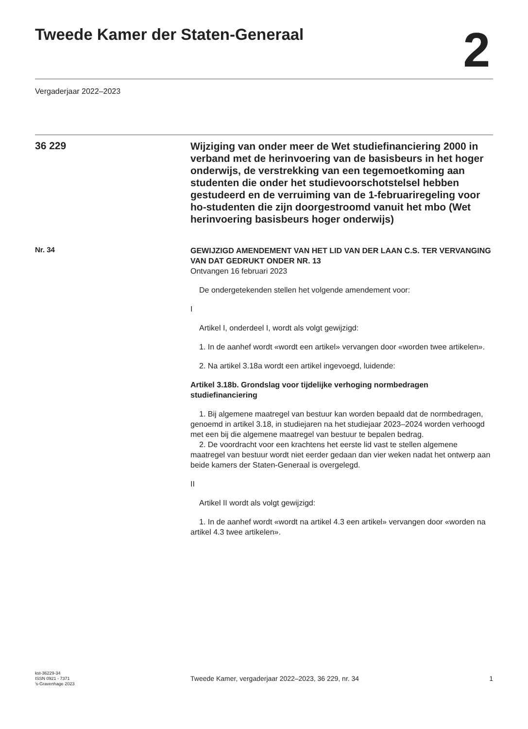Tweede Kamer der Staten-Generaal
2
Vergaderjaar 2022–2023
36 229
Wijziging van onder meer de Wet studiefinanciering 2000 in verband met de herinvoering van de basisbeurs in het hoger onderwijs, de verstrekking van een tegemoetkoming aan studenten die onder het studievoorschotstelsel hebben gestudeerd en de verruiming van de 1-februariregeling voor ho-studenten die zijn doorgestroomd vanuit het mbo (Wet herinvoering basisbeurs hoger onderwijs)
Nr. 34
GEWIJZIGD AMENDEMENT VAN HET LID VAN DER LAAN C.S. TER VERVANGING VAN DAT GEDRUKT ONDER NR. 13
Ontvangen 16 februari 2023
De ondergetekenden stellen het volgende amendement voor:
I
Artikel I, onderdeel I, wordt als volgt gewijzigd:
1. In de aanhef wordt «wordt een artikel» vervangen door «worden twee artikelen».
2. Na artikel 3.18a wordt een artikel ingevoegd, luidende:
Artikel 3.18b. Grondslag voor tijdelijke verhoging normbedragen studiefinanciering
1. Bij algemene maatregel van bestuur kan worden bepaald dat de normbedragen, genoemd in artikel 3.18, in studiejaren na het studiejaar 2023–2024 worden verhoogd met een bij die algemene maatregel van bestuur te bepalen bedrag.
2. De voordracht voor een krachtens het eerste lid vast te stellen algemene maatregel van bestuur wordt niet eerder gedaan dan vier weken nadat het ontwerp aan beide kamers der Staten-Generaal is overgelegd.
II
Artikel II wordt als volgt gewijzigd:
1. In de aanhef wordt «wordt na artikel 4.3 een artikel» vervangen door «worden na artikel 4.3 twee artikelen».
kst-36229-34
ISSN 0921 - 7371
’s-Gravenhage 2023
Tweede Kamer, vergaderjaar 2022–2023, 36 229, nr. 34
1